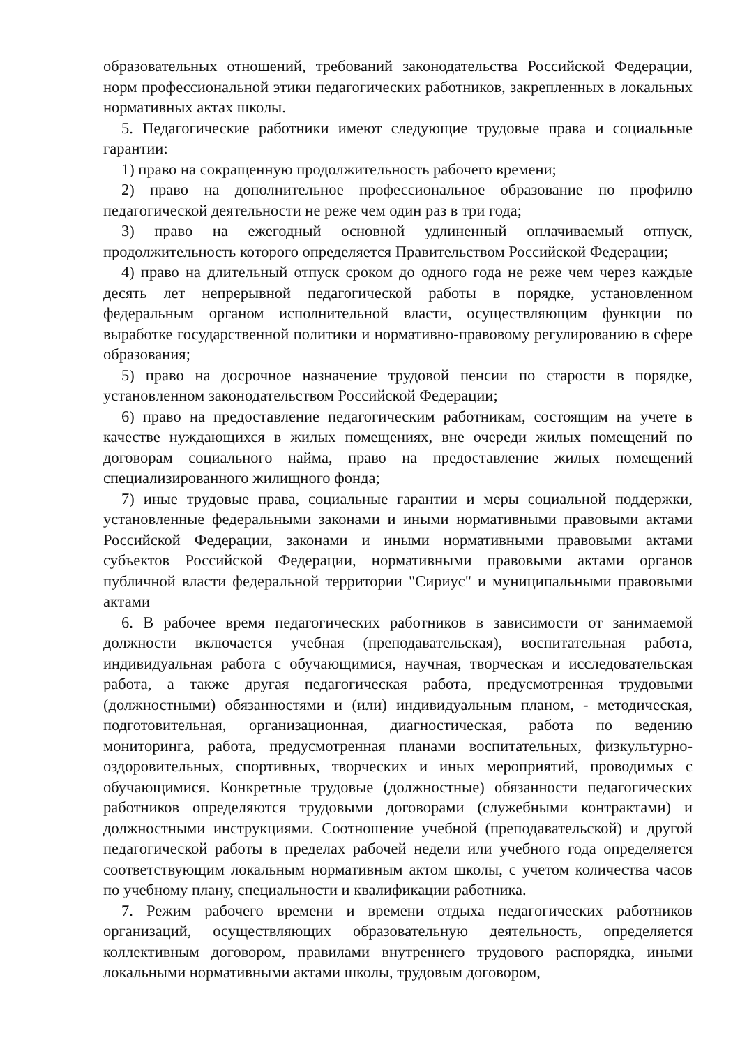образовательных отношений, требований законодательства Российской Федерации, норм профессиональной этики педагогических работников, закрепленных в локальных нормативных актах школы.
5. Педагогические работники имеют следующие трудовые права и социальные гарантии:
1) право на сокращенную продолжительность рабочего времени;
2) право на дополнительное профессиональное образование по профилю педагогической деятельности не реже чем один раз в три года;
3) право на ежегодный основной удлиненный оплачиваемый отпуск, продолжительность которого определяется Правительством Российской Федерации;
4) право на длительный отпуск сроком до одного года не реже чем через каждые десять лет непрерывной педагогической работы в порядке, установленном федеральным органом исполнительной власти, осуществляющим функции по выработке государственной политики и нормативно-правовому регулированию в сфере образования;
5) право на досрочное назначение трудовой пенсии по старости в порядке, установленном законодательством Российской Федерации;
6) право на предоставление педагогическим работникам, состоящим на учете в качестве нуждающихся в жилых помещениях, вне очереди жилых помещений по договорам социального найма, право на предоставление жилых помещений специализированного жилищного фонда;
7) иные трудовые права, социальные гарантии и меры социальной поддержки, установленные федеральными законами и иными нормативными правовыми актами Российской Федерации, законами и иными нормативными правовыми актами субъектов Российской Федерации, нормативными правовыми актами органов публичной власти федеральной территории "Сириус" и муниципальными правовыми актами
6. В рабочее время педагогических работников в зависимости от занимаемой должности включается учебная (преподавательская), воспитательная работа, индивидуальная работа с обучающимися, научная, творческая и исследовательская работа, а также другая педагогическая работа, предусмотренная трудовыми (должностными) обязанностями и (или) индивидуальным планом, - методическая, подготовительная, организационная, диагностическая, работа по ведению мониторинга, работа, предусмотренная планами воспитательных, физкультурно-оздоровительных, спортивных, творческих и иных мероприятий, проводимых с обучающимися. Конкретные трудовые (должностные) обязанности педагогических работников определяются трудовыми договорами (служебными контрактами) и должностными инструкциями. Соотношение учебной (преподавательской) и другой педагогической работы в пределах рабочей недели или учебного года определяется соответствующим локальным нормативным актом школы, с учетом количества часов по учебному плану, специальности и квалификации работника.
7. Режим рабочего времени и времени отдыха педагогических работников организаций, осуществляющих образовательную деятельность, определяется коллективным договором, правилами внутреннего трудового распорядка, иными локальными нормативными актами школы, трудовым договором,